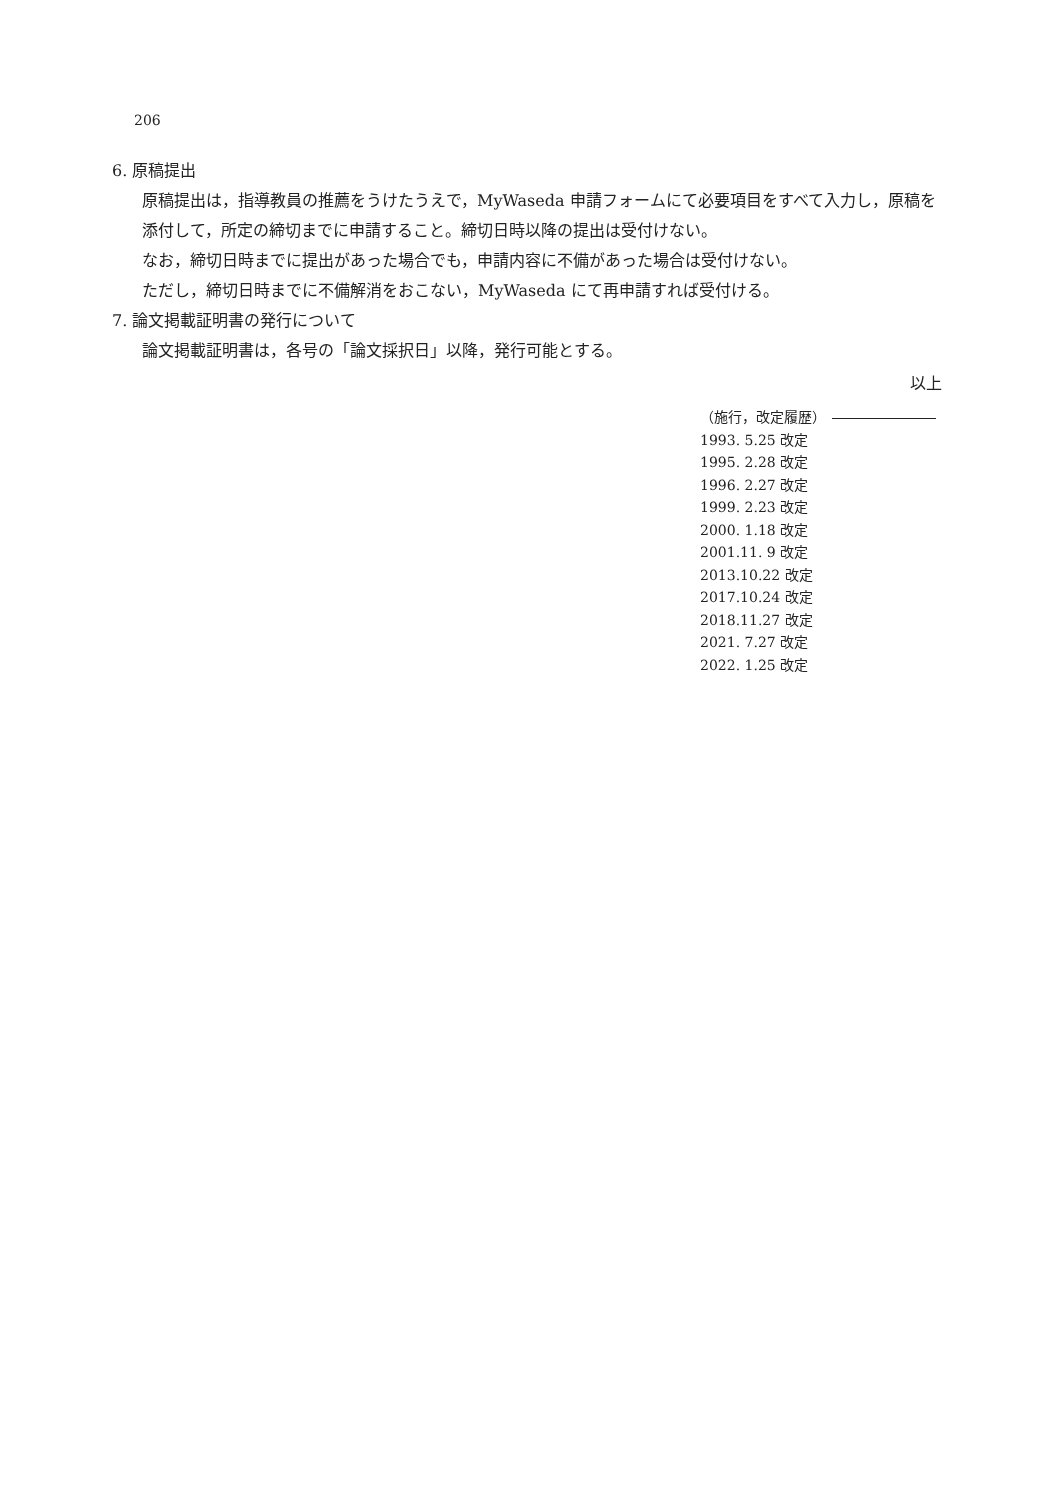206
6. 原稿提出
原稿提出は，指導教員の推薦をうけたうえで，MyWaseda 申請フォームにて必要項目をすべて入力し，原稿を添付して，所定の締切までに申請すること。締切日時以降の提出は受付けない。
なお，締切日時までに提出があった場合でも，申請内容に不備があった場合は受付けない。
ただし，締切日時までに不備解消をおこない，MyWaseda にて再申請すれば受付ける。
7. 論文掲載証明書の発行について
論文掲載証明書は，各号の「論文採択日」以降，発行可能とする。
以上
（施行，改定履歴）
1993. 5.25 改定
1995. 2.28 改定
1996. 2.27 改定
1999. 2.23 改定
2000. 1.18 改定
2001.11. 9 改定
2013.10.22 改定
2017.10.24 改定
2018.11.27 改定
2021. 7.27 改定
2022. 1.25 改定